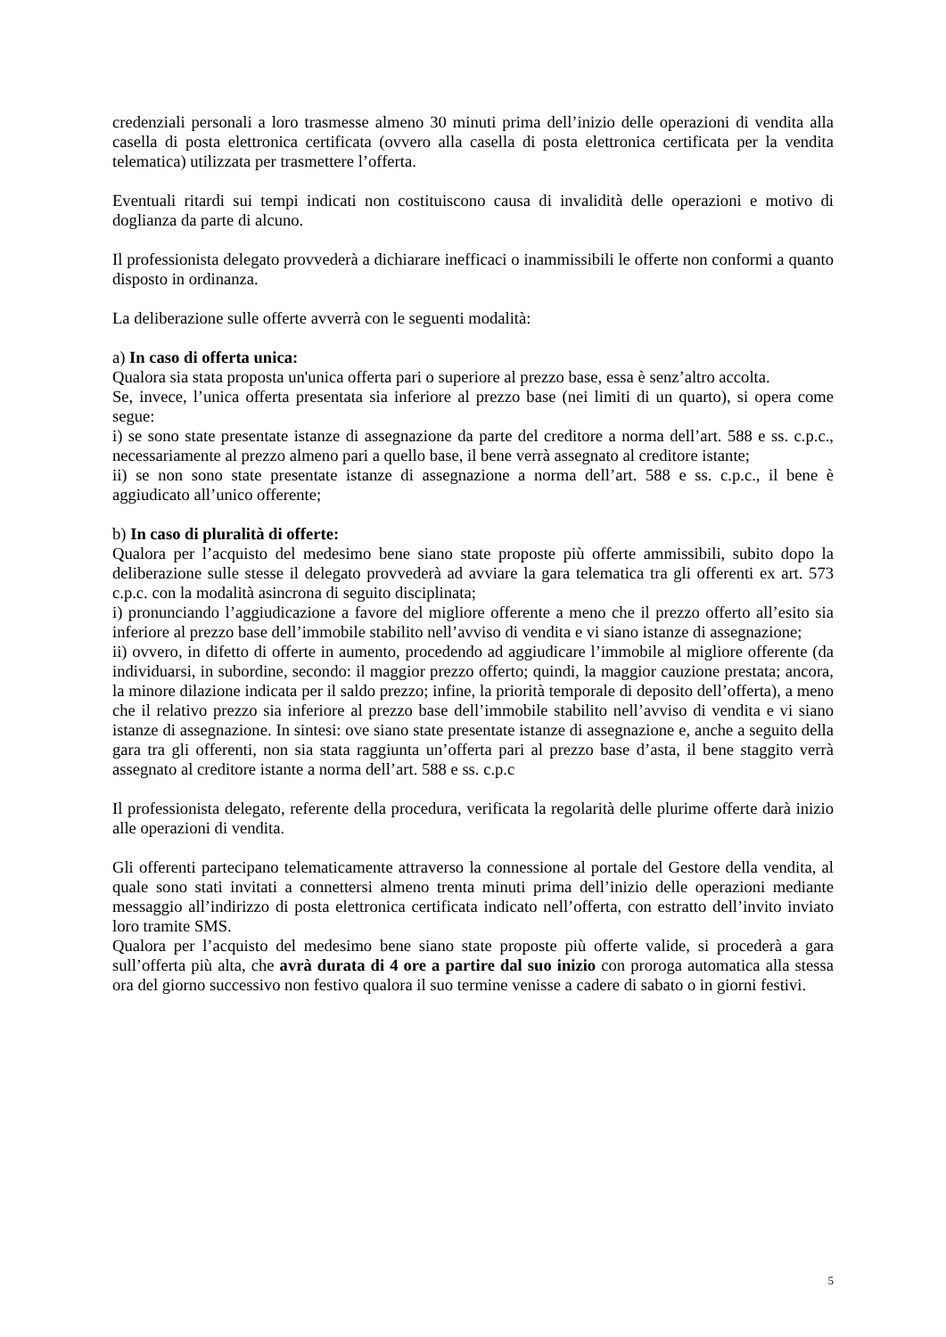credenziali personali a loro trasmesse almeno 30 minuti prima dell’inizio delle operazioni di vendita alla casella di posta elettronica certificata (ovvero alla casella di posta elettronica certificata per la vendita telematica) utilizzata per trasmettere l’offerta.
Eventuali ritardi sui tempi indicati non costituiscono causa di invalidità delle operazioni e motivo di doglianza da parte di alcuno.
Il professionista delegato provvederà a dichiarare inefficaci o inammissibili le offerte non conformi a quanto disposto in ordinanza.
La deliberazione sulle offerte avverrà con le seguenti modalità:
a) In caso di offerta unica:
Qualora sia stata proposta un'unica offerta pari o superiore al prezzo base, essa è senz’altro accolta.
Se, invece, l’unica offerta presentata sia inferiore al prezzo base (nei limiti di un quarto), si opera come segue:
i) se sono state presentate istanze di assegnazione da parte del creditore a norma dell’art. 588 e ss. c.p.c., necessariamente al prezzo almeno pari a quello base, il bene verrà assegnato al creditore istante;
ii) se non sono state presentate istanze di assegnazione a norma dell’art. 588 e ss. c.p.c., il bene è aggiudicato all’unico offerente;
b) In caso di pluralità di offerte:
Qualora per l’acquisto del medesimo bene siano state proposte più offerte ammissibili, subito dopo la deliberazione sulle stesse il delegato provvederà ad avviare la gara telematica tra gli offerenti ex art. 573 c.p.c. con la modalità asincrona di seguito disciplinata;
i) pronunciando l’aggiudicazione a favore del migliore offerente a meno che il prezzo offerto all’esito sia inferiore al prezzo base dell’immobile stabilito nell’avviso di vendita e vi siano istanze di assegnazione;
ii) ovvero, in difetto di offerte in aumento, procedendo ad aggiudicare l’immobile al migliore offerente (da individuarsi, in subordine, secondo: il maggior prezzo offerto; quindi, la maggior cauzione prestata; ancora, la minore dilazione indicata per il saldo prezzo; infine, la priorità temporale di deposito dell’offerta), a meno che il relativo prezzo sia inferiore al prezzo base dell’immobile stabilito nell’avviso di vendita e vi siano istanze di assegnazione. In sintesi: ove siano state presentate istanze di assegnazione e, anche a seguito della gara tra gli offerenti, non sia stata raggiunta un’offerta pari al prezzo base d’asta, il bene staggito verrà assegnato al creditore istante a norma dell’art. 588 e ss. c.p.c
Il professionista delegato, referente della procedura, verificata la regolarità delle plurime offerte darà inizio alle operazioni di vendita.
Gli offerenti partecipano telematicamente attraverso la connessione al portale del Gestore della vendita, al quale sono stati invitati a connettersi almeno trenta minuti prima dell’inizio delle operazioni mediante messaggio all’indirizzo di posta elettronica certificata indicato nell’offerta, con estratto dell’invito inviato loro tramite SMS.
Qualora per l’acquisto del medesimo bene siano state proposte più offerte valide, si procederà a gara sull’offerta più alta, che avrà durata di 4 ore a partire dal suo inizio con proroga automatica alla stessa ora del giorno successivo non festivo qualora il suo termine venisse a cadere di sabato o in giorni festivi.
5